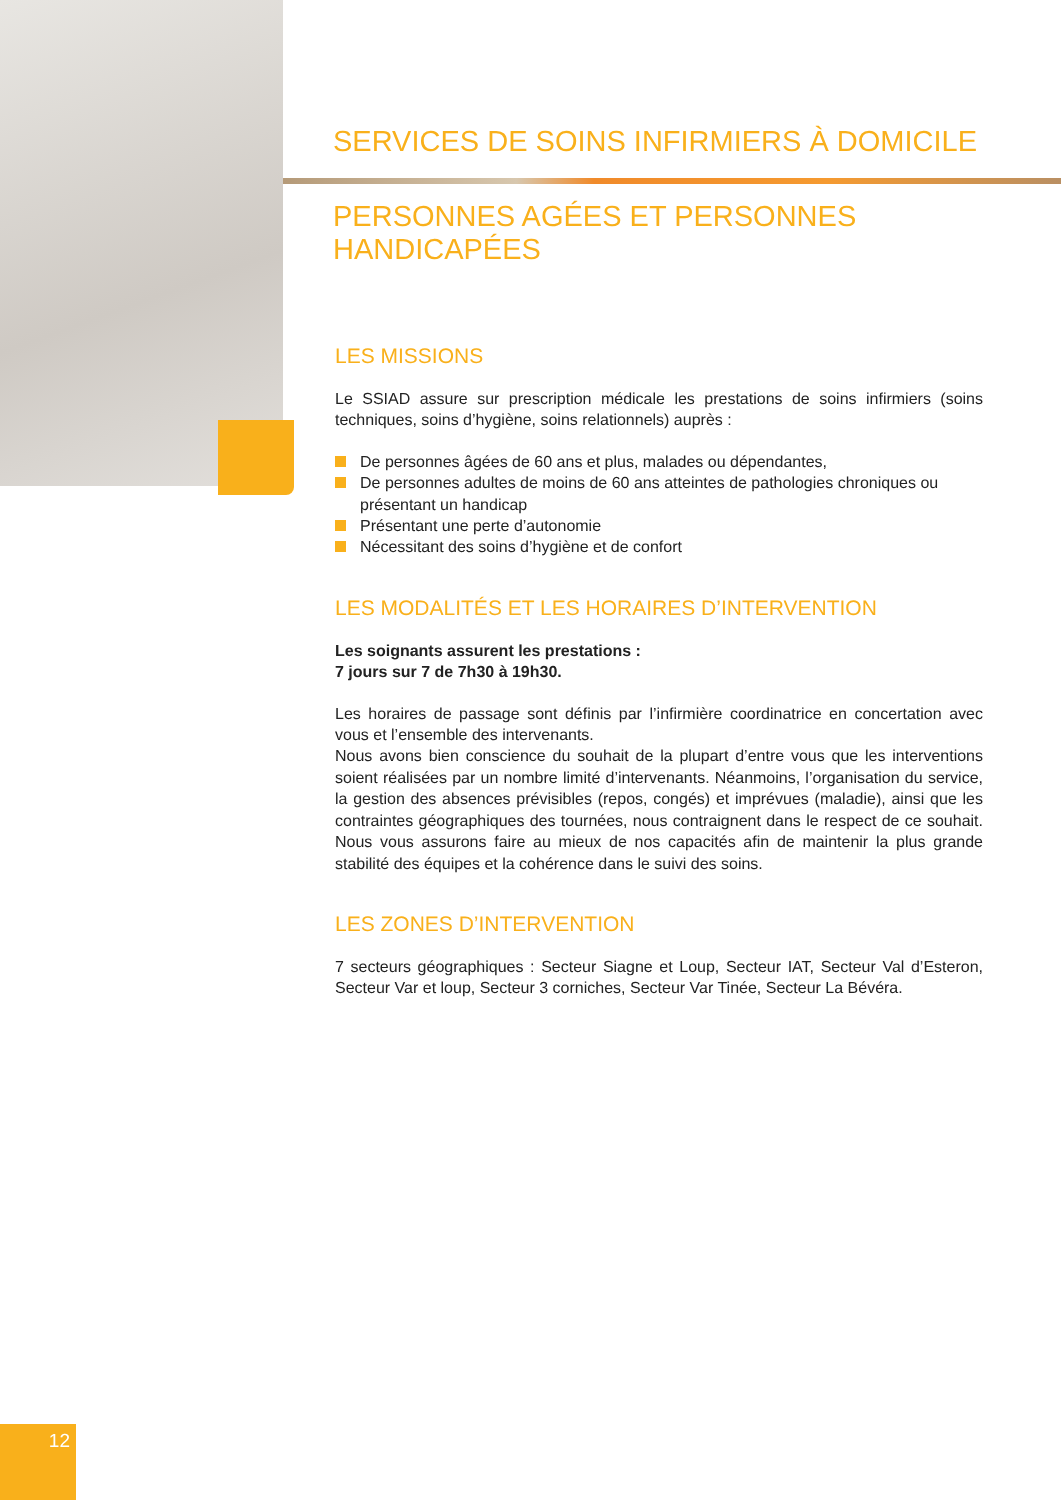SERVICES DE SOINS INFIRMIERS À DOMICILE
PERSONNES AGÉES ET PERSONNES HANDICAPÉES
LES MISSIONS
Le SSIAD assure sur prescription médicale les prestations de soins infirmiers (soins techniques, soins d’hygiène, soins relationnels) auprès :
De personnes âgées de 60 ans et plus, malades ou dépendantes,
De personnes adultes de moins de 60 ans atteintes de pathologies chroniques ou présentant un handicap
Présentant une perte d’autonomie
Nécessitant des soins d’hygiène et de confort
LES MODALITÉS ET LES HORAIRES D’INTERVENTION
Les soignants assurent les prestations :
7 jours sur 7 de 7h30 à 19h30.
Les horaires de passage sont définis par l’infirmière coordinatrice en concertation avec vous et l’ensemble des intervenants.
Nous avons bien conscience du souhait de la plupart d’entre vous que les interventions soient réalisées par un nombre limité d’intervenants. Néanmoins, l’organisation du service, la gestion des absences prévisibles (repos, congés) et imprévues (maladie), ainsi que les contraintes géographiques des tournées, nous contraignent dans le respect de ce souhait. Nous vous assurons faire au mieux de nos capacités afin de maintenir la plus grande stabilité des équipes et la cohérence dans le suivi des soins.
LES ZONES D’INTERVENTION
7 secteurs géographiques : Secteur Siagne et Loup, Secteur IAT, Secteur Val d’Esteron, Secteur Var et loup, Secteur 3 corniches, Secteur Var Tinée, Secteur La Bévéra.
12